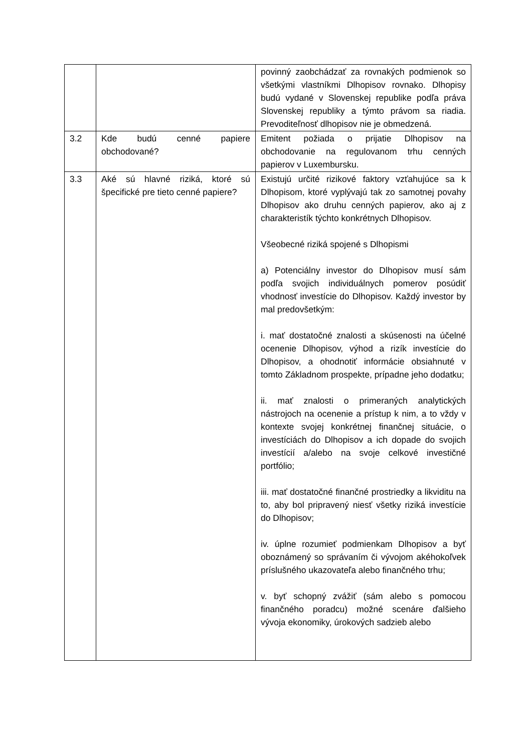| | | povinný zaobchádzať za rovnakých podmienok so všetkými vlastníkmi Dlhopisov rovnako. Dlhopisy budú vydané v Slovenskej republike podľa práva Slovenskej republiky a týmto právom sa riadia. Prevoditeľnosť dlhopisov nie je obmedzená. |
| 3.2 | Kde budú cenné papiere obchodované? | Emitent požiada o prijatie Dlhopisov na obchodovanie na regulovanom trhu cenných papierov v Luxembursku. |
| 3.3 | Aké sú hlavné riziká, ktoré sú špecifické pre tieto cenné papiere? | Existujú určité rizikové faktory vzťahujúce sa k Dlhopisom, ktoré vyplývajú tak zo samotnej povahy Dlhopisov ako druhu cenných papierov, ako aj z charakteristík týchto konkrétnych Dlhopisov. Všeobecné riziká spojené s Dlhopismi a) Potenciálny investor do Dlhopisov musí sám podľa svojich individuálnych pomerov posúdiť vhodnosť investície do Dlhopisov. Každý investor by mal predovšetkým: i. mať dostatočné znalosti a skúsenosti na účelné ocenenie Dlhopisov, výhod a rizík investície do Dlhopisov, a ohodnotiť informácie obsiahnuté v tomto Základnom prospekte, prípadne jeho dodatku; ii. mať znalosti o primeraných analytických nástrojoch na ocenenie a prístup k nim, a to vždy v kontexte svojej konkrétnej finančnej situácie, o investíciách do Dlhopisov a ich dopade do svojich investícií a/alebo na svoje celkové investičné portfólio; iii. mať dostatočné finančné prostriedky a likviditu na to, aby bol pripravený niesť všetky riziká investície do Dlhopisov; iv. úplne rozumieť podmienkam Dlhopisov a byť oboznámený so správaním či vývojom akéhokoľvek príslušného ukazovateľa alebo finančného trhu; v. byť schopný zvážiť (sám alebo s pomocou finančného poradcu) možné scenáre ďalšieho vývoja ekonomiky, úrokových sadzieb alebo |